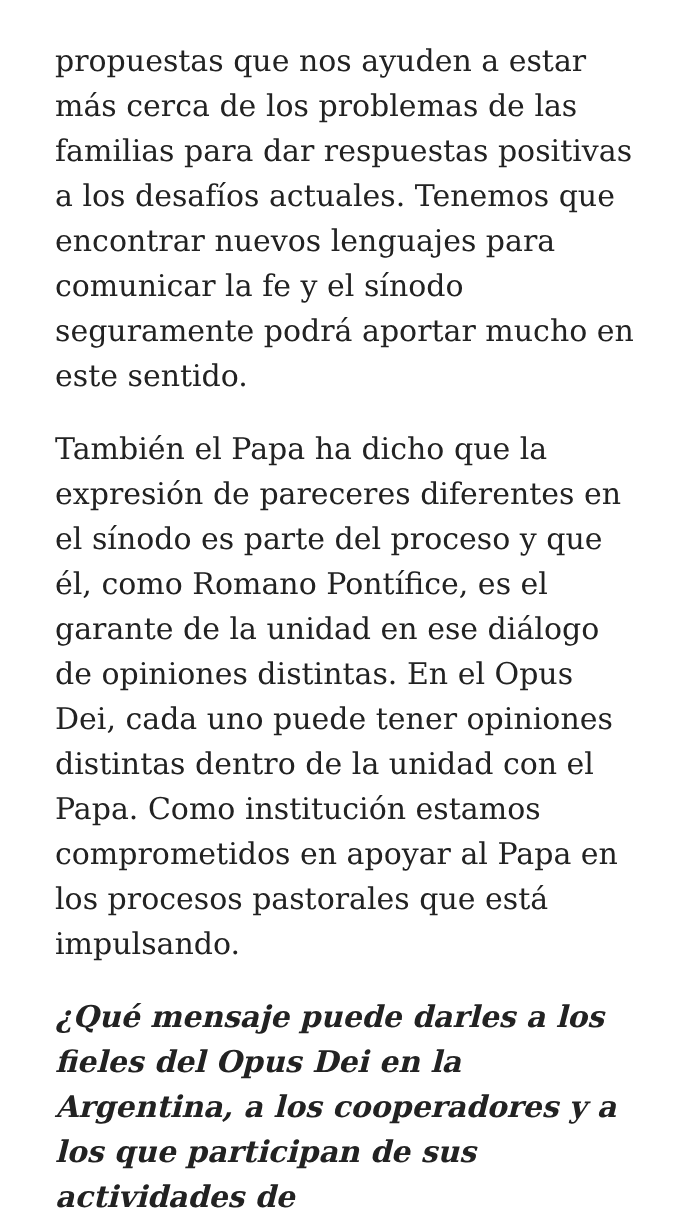propuestas que nos ayuden a estar más cerca de los problemas de las familias para dar respuestas positivas a los desafíos actuales. Tenemos que encontrar nuevos lenguajes para comunicar la fe y el sínodo seguramente podrá aportar mucho en este sentido.
También el Papa ha dicho que la expresión de pareceres diferentes en el sínodo es parte del proceso y que él, como Romano Pontífice, es el garante de la unidad en ese diálogo de opiniones distintas. En el Opus Dei, cada uno puede tener opiniones distintas dentro de la unidad con el Papa. Como institución estamos comprometidos en apoyar al Papa en los procesos pastorales que está impulsando.
¿Qué mensaje puede darles a los fieles del Opus Dei en la Argentina, a los cooperadores y a los que participan de sus actividades de